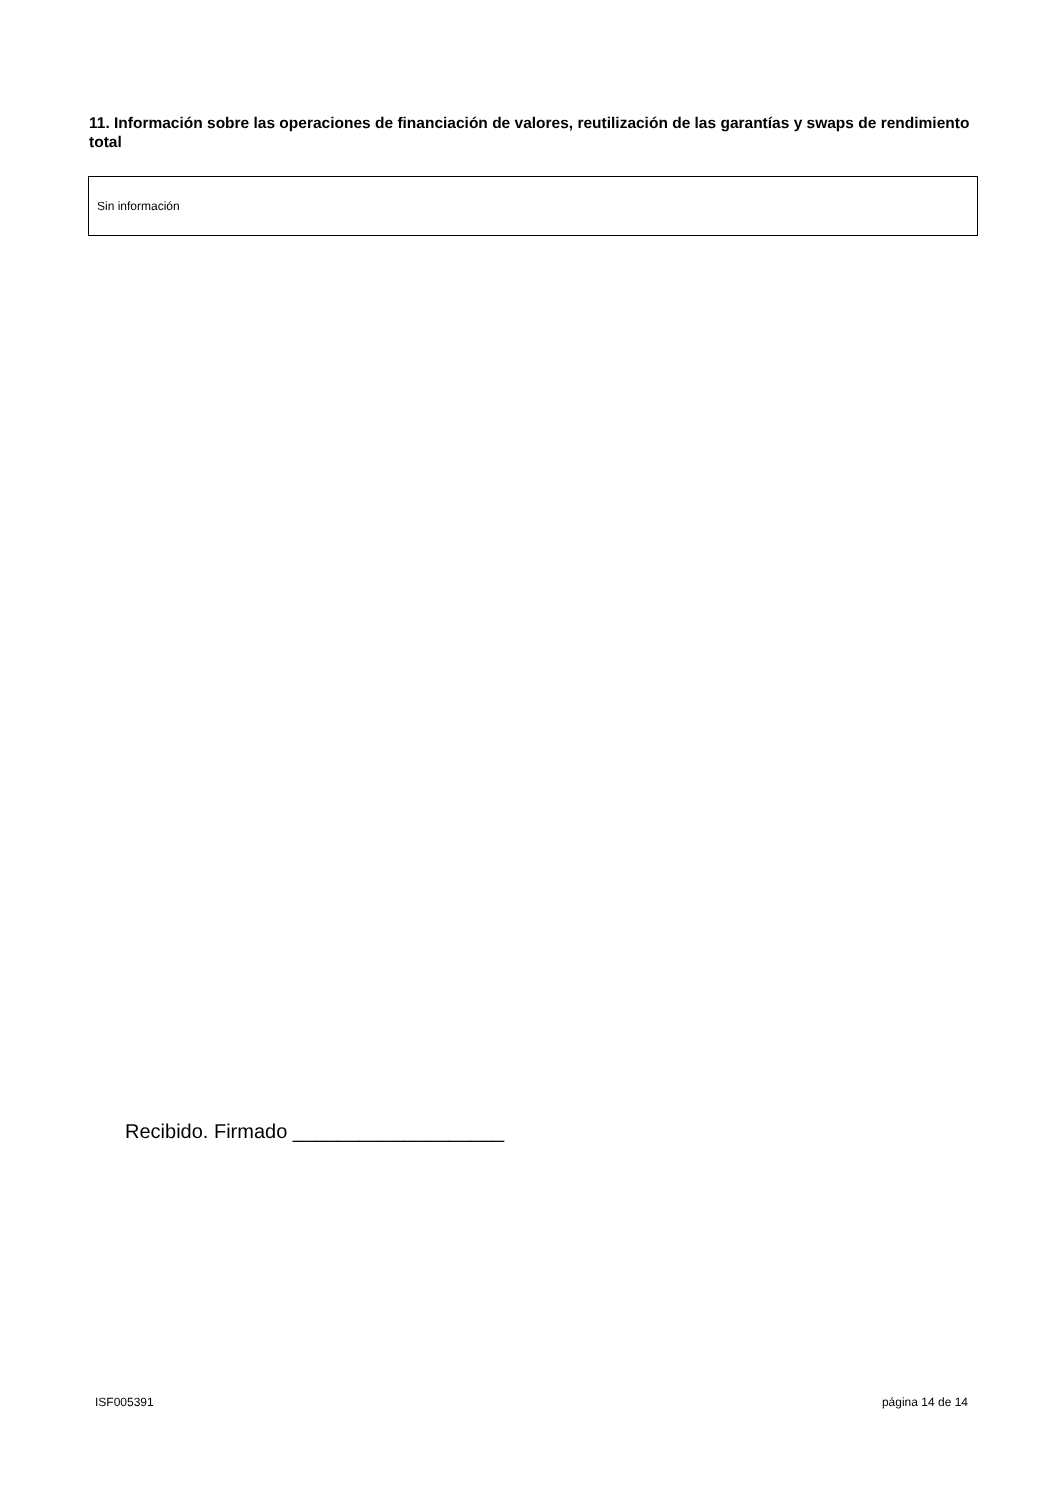11. Información sobre las operaciones de financiación de valores, reutilización de las garantías y swaps de rendimiento total
Sin información
Recibido. Firmado ___________________
ISF005391 página 14 de 14